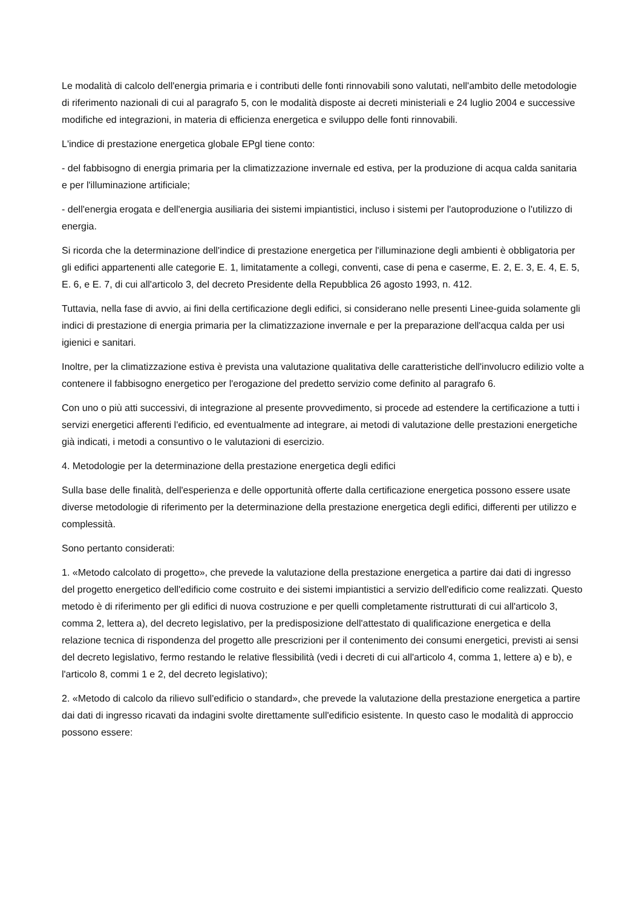Le modalità di calcolo dell'energia primaria e i contributi delle fonti rinnovabili sono valutati, nell'ambito delle metodologie di riferimento nazionali di cui al paragrafo 5, con le modalità disposte ai decreti ministeriali e 24 luglio 2004 e successive modifiche ed integrazioni, in materia di efficienza energetica e sviluppo delle fonti rinnovabili.
L'indice di prestazione energetica globale EPgl tiene conto:
- del fabbisogno di energia primaria per la climatizzazione invernale ed estiva, per la produzione di acqua calda sanitaria e per l'illuminazione artificiale;
- dell'energia erogata e dell'energia ausiliaria dei sistemi impiantistici, incluso i sistemi per l'autoproduzione o l'utilizzo di energia.
Si ricorda che la determinazione dell'indice di prestazione energetica per l'illuminazione degli ambienti è obbligatoria per gli edifici appartenenti alle categorie E. 1, limitatamente a collegi, conventi, case di pena e caserme, E. 2, E. 3, E. 4, E. 5, E. 6, e E. 7, di cui all'articolo 3, del decreto Presidente della Repubblica 26 agosto 1993, n. 412.
Tuttavia, nella fase di avvio, ai fini della certificazione degli edifici, si considerano nelle presenti Linee-guida solamente gli indici di prestazione di energia primaria per la climatizzazione invernale e per la preparazione dell'acqua calda per usi igienici e sanitari.
Inoltre, per la climatizzazione estiva è prevista una valutazione qualitativa delle caratteristiche dell'involucro edilizio volte a contenere il fabbisogno energetico per l'erogazione del predetto servizio come definito al paragrafo 6.
Con uno o più atti successivi, di integrazione al presente provvedimento, si procede ad estendere la certificazione a tutti i servizi energetici afferenti l'edificio, ed eventualmente ad integrare, ai metodi di valutazione delle prestazioni energetiche già indicati, i metodi a consuntivo o le valutazioni di esercizio.
4. Metodologie per la determinazione della prestazione energetica degli edifici
Sulla base delle finalità, dell'esperienza e delle opportunità offerte dalla certificazione energetica possono essere usate diverse metodologie di riferimento per la determinazione della prestazione energetica degli edifici, differenti per utilizzo e complessità.
Sono pertanto considerati:
1. «Metodo calcolato di progetto», che prevede la valutazione della prestazione energetica a partire dai dati di ingresso del progetto energetico dell'edificio come costruito e dei sistemi impiantistici a servizio dell'edificio come realizzati. Questo metodo è di riferimento per gli edifici di nuova costruzione e per quelli completamente ristrutturati di cui all'articolo 3, comma 2, lettera a), del decreto legislativo, per la predisposizione dell'attestato di qualificazione energetica e della relazione tecnica di rispondenza del progetto alle prescrizioni per il contenimento dei consumi energetici, previsti ai sensi del decreto legislativo, fermo restando le relative flessibilità (vedi i decreti di cui all'articolo 4, comma 1, lettere a) e b), e l'articolo 8, commi 1 e 2, del decreto legislativo);
2. «Metodo di calcolo da rilievo sull'edificio o standard», che prevede la valutazione della prestazione energetica a partire dai dati di ingresso ricavati da indagini svolte direttamente sull'edificio esistente. In questo caso le modalità di approccio possono essere: